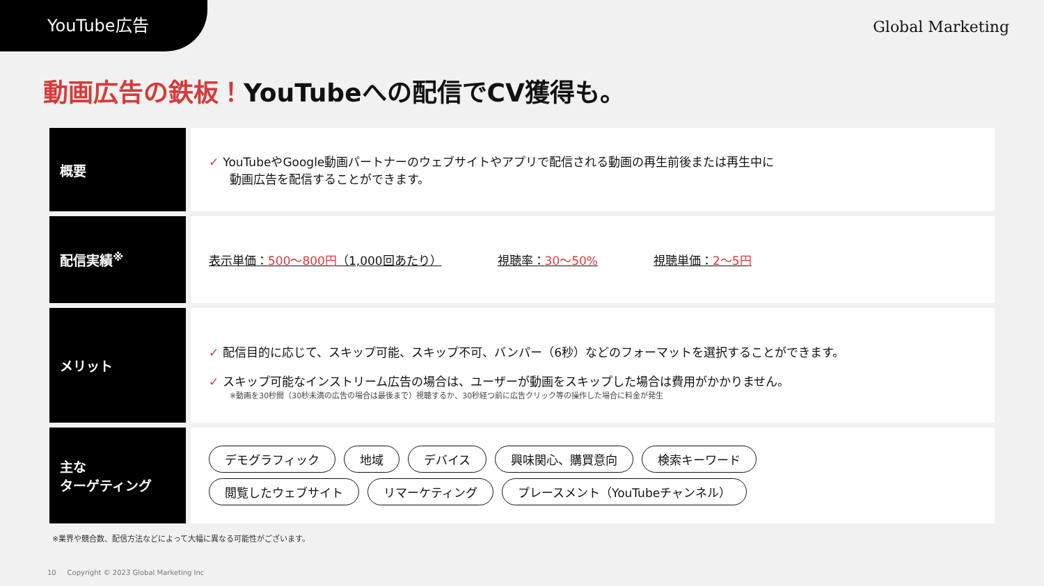YouTube広告
Global Marketing
動画広告の鉄板！YouTubeへの配信でCV獲得も。
| 概要 | ✓ YouTubeやGoogle動画パートナーのウェブサイトやアプリで配信される動画の再生前後または再生中に 動画広告を配信することができます。 |
| 配信実績<sup>※</sup> | 表示単価： 500〜800円 （1,000回あたり） 視聴率： 30〜50% 視聴単価： 2〜5円 |
| メリット | ✓ 配信目的に応じて、スキップ可能、スキップ不可、バンパー（6秒）などのフォーマットを選択することができます。 ✓ スキップ可能なインストリーム広告の場合は、ユーザーが動画をスキップした場合は費用がかかりません。 ※動画を30秒間（30秒未満の広告の場合は最後まで）視聴するか、30秒経つ前に広告クリック等の操作した場合に料金が発生 |
| 主な ターゲティング | デモグラフィック 地域 デバイス 興味関心、購買意向 検索キーワード 閲覧したウェブサイト リマーケティング プレースメント（YouTubeチャンネル） |
※業界や競合数、配信方法などによって大幅に異なる可能性がございます。
10 Copyright © 2023 Global Marketing Inc